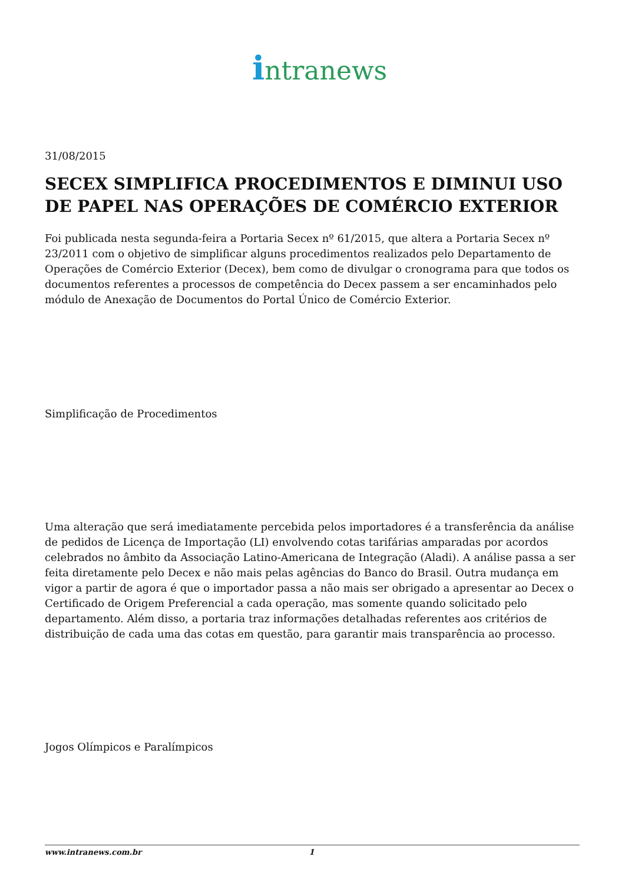intranews
31/08/2015
SECEX SIMPLIFICA PROCEDIMENTOS E DIMINUI USO DE PAPEL NAS OPERAÇÕES DE COMÉRCIO EXTERIOR
Foi publicada nesta segunda-feira a Portaria Secex nº 61/2015, que altera a Portaria Secex nº 23/2011 com o objetivo de simplificar alguns procedimentos realizados pelo Departamento de Operações de Comércio Exterior (Decex), bem como de divulgar o cronograma para que todos os documentos referentes a processos de competência do Decex passem a ser encaminhados pelo módulo de Anexação de Documentos do Portal Único de Comércio Exterior.
Simplificação de Procedimentos
Uma alteração que será imediatamente percebida pelos importadores é a transferência da análise de pedidos de Licença de Importação (LI) envolvendo cotas tarifárias amparadas por acordos celebrados no âmbito da Associação Latino-Americana de Integração (Aladi). A análise passa a ser feita diretamente pelo Decex e não mais pelas agências do Banco do Brasil. Outra mudança em vigor a partir de agora é que o importador passa a não mais ser obrigado a apresentar ao Decex o Certificado de Origem Preferencial a cada operação, mas somente quando solicitado pelo departamento. Além disso, a portaria traz informações detalhadas referentes aos critérios de distribuição de cada uma das cotas em questão, para garantir mais transparência ao processo.
Jogos Olímpicos e Paralímpicos
www.intranews.com.br 1